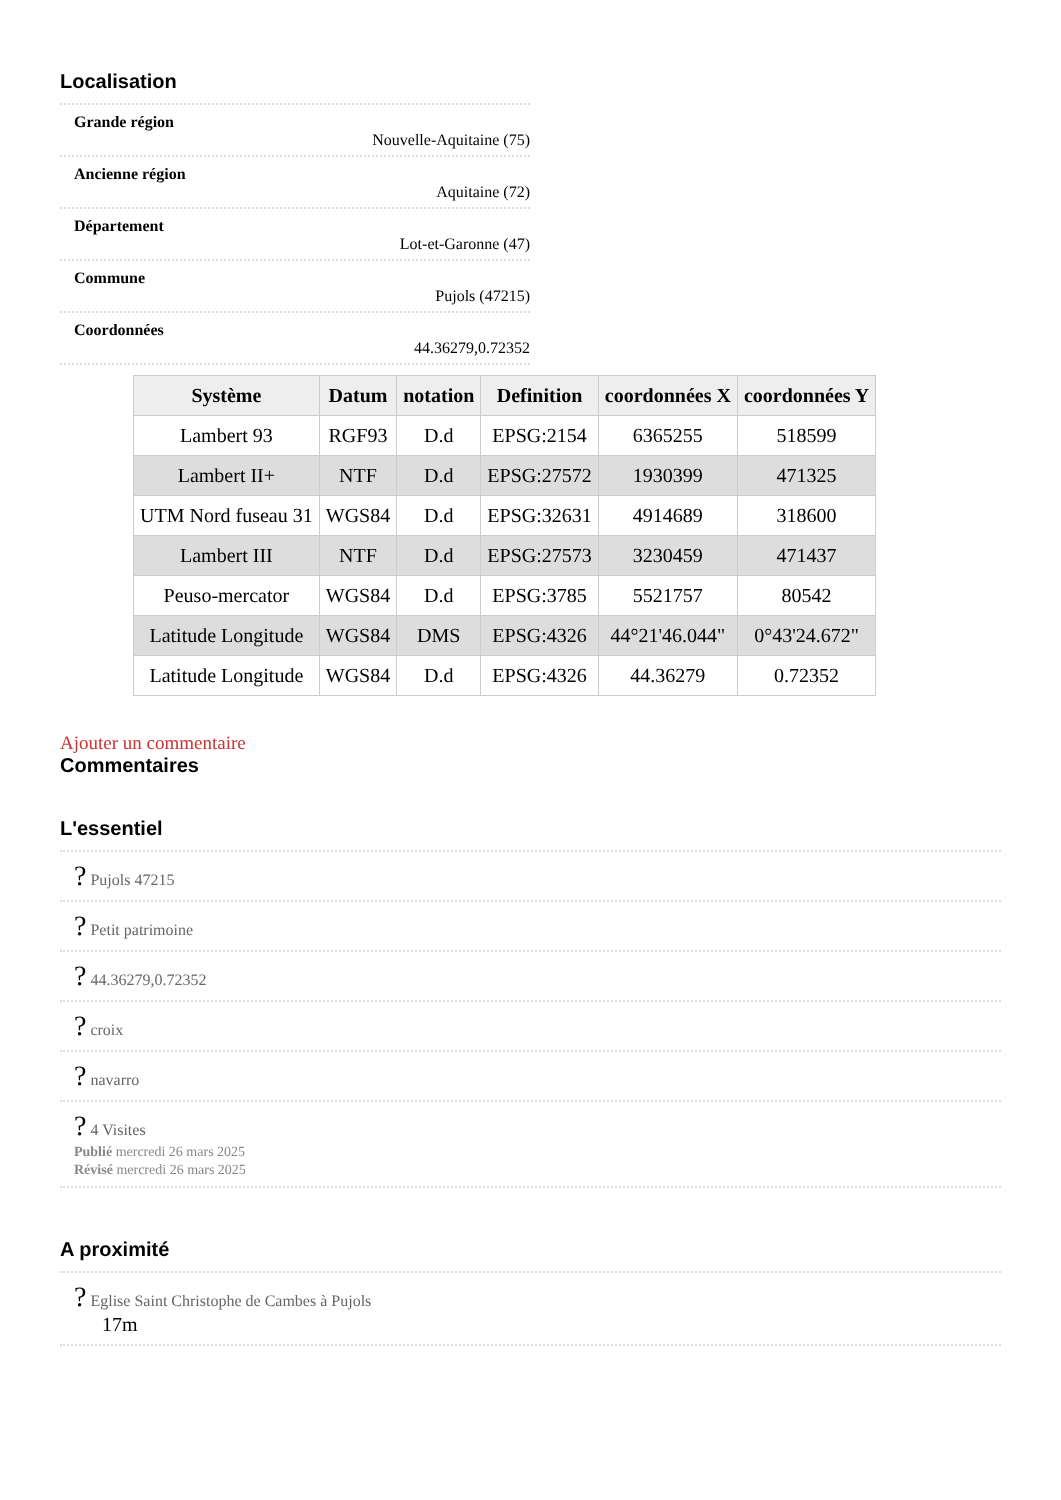Localisation
Grande région
Nouvelle-Aquitaine (75)
Ancienne région
Aquitaine (72)
Département
Lot-et-Garonne (47)
Commune
Pujols (47215)
Coordonnées
44.36279,0.72352
| Système | Datum | notation | Definition | coordonnées X | coordonnées Y |
| --- | --- | --- | --- | --- | --- |
| Lambert 93 | RGF93 | D.d | EPSG:2154 | 6365255 | 518599 |
| Lambert II+ | NTF | D.d | EPSG:27572 | 1930399 | 471325 |
| UTM Nord fuseau 31 | WGS84 | D.d | EPSG:32631 | 4914689 | 318600 |
| Lambert III | NTF | D.d | EPSG:27573 | 3230459 | 471437 |
| Peuso-mercator | WGS84 | D.d | EPSG:3785 | 5521757 | 80542 |
| Latitude Longitude | WGS84 | DMS | EPSG:4326 | 44°21'46.044" | 0°43'24.672" |
| Latitude Longitude | WGS84 | D.d | EPSG:4326 | 44.36279 | 0.72352 |
Ajouter un commentaire
Commentaires
L'essentiel
? Pujols 47215
? Petit patrimoine
? 44.36279,0.72352
? croix
? navarro
? 4 Visites
Publié mercredi 26 mars 2025
Révisé mercredi 26 mars 2025
A proximité
? Eglise Saint Christophe de Cambes à Pujols
17m